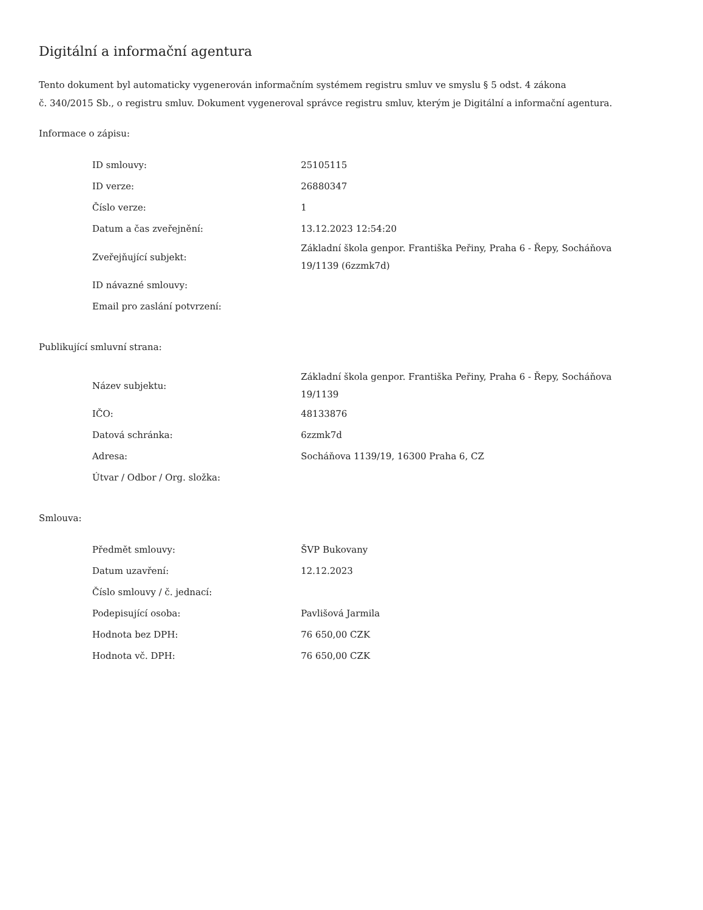Digitální a informační agentura
Tento dokument byl automaticky vygenerován informačním systémem registru smluv ve smyslu § 5 odst. 4 zákona
č. 340/2015 Sb., o registru smluv. Dokument vygeneroval správce registru smluv, kterým je Digitální a informační agentura.
Informace o zápisu:
| ID smlouvy: | 25105115 |
| ID verze: | 26880347 |
| Číslo verze: | 1 |
| Datum a čas zveřejnění: | 13.12.2023 12:54:20 |
| Zveřejňující subjekt: | Základní škola genpor. Františka Peřiny, Praha 6 - Řepy, Socháňova 19/1139 (6zzmk7d) |
| ID návazné smlouvy: | |
| Email pro zaslání potvrzení: | |
Publikující smluvní strana:
| Název subjektu: | Základní škola genpor. Františka Peřiny, Praha 6 - Řepy, Socháňova 19/1139 |
| IČO: | 48133876 |
| Datová schránka: | 6zzmk7d |
| Adresa: | Socháňova 1139/19, 16300 Praha 6, CZ |
| Útvar / Odbor / Org. složka: | |
Smlouva:
| Předmět smlouvy: | ŠVP Bukovany |
| Datum uzavření: | 12.12.2023 |
| Číslo smlouvy / č. jednací: | |
| Podepisující osoba: | Pavlišová Jarmila |
| Hodnota bez DPH: | 76 650,00 CZK |
| Hodnota vč. DPH: | 76 650,00 CZK |